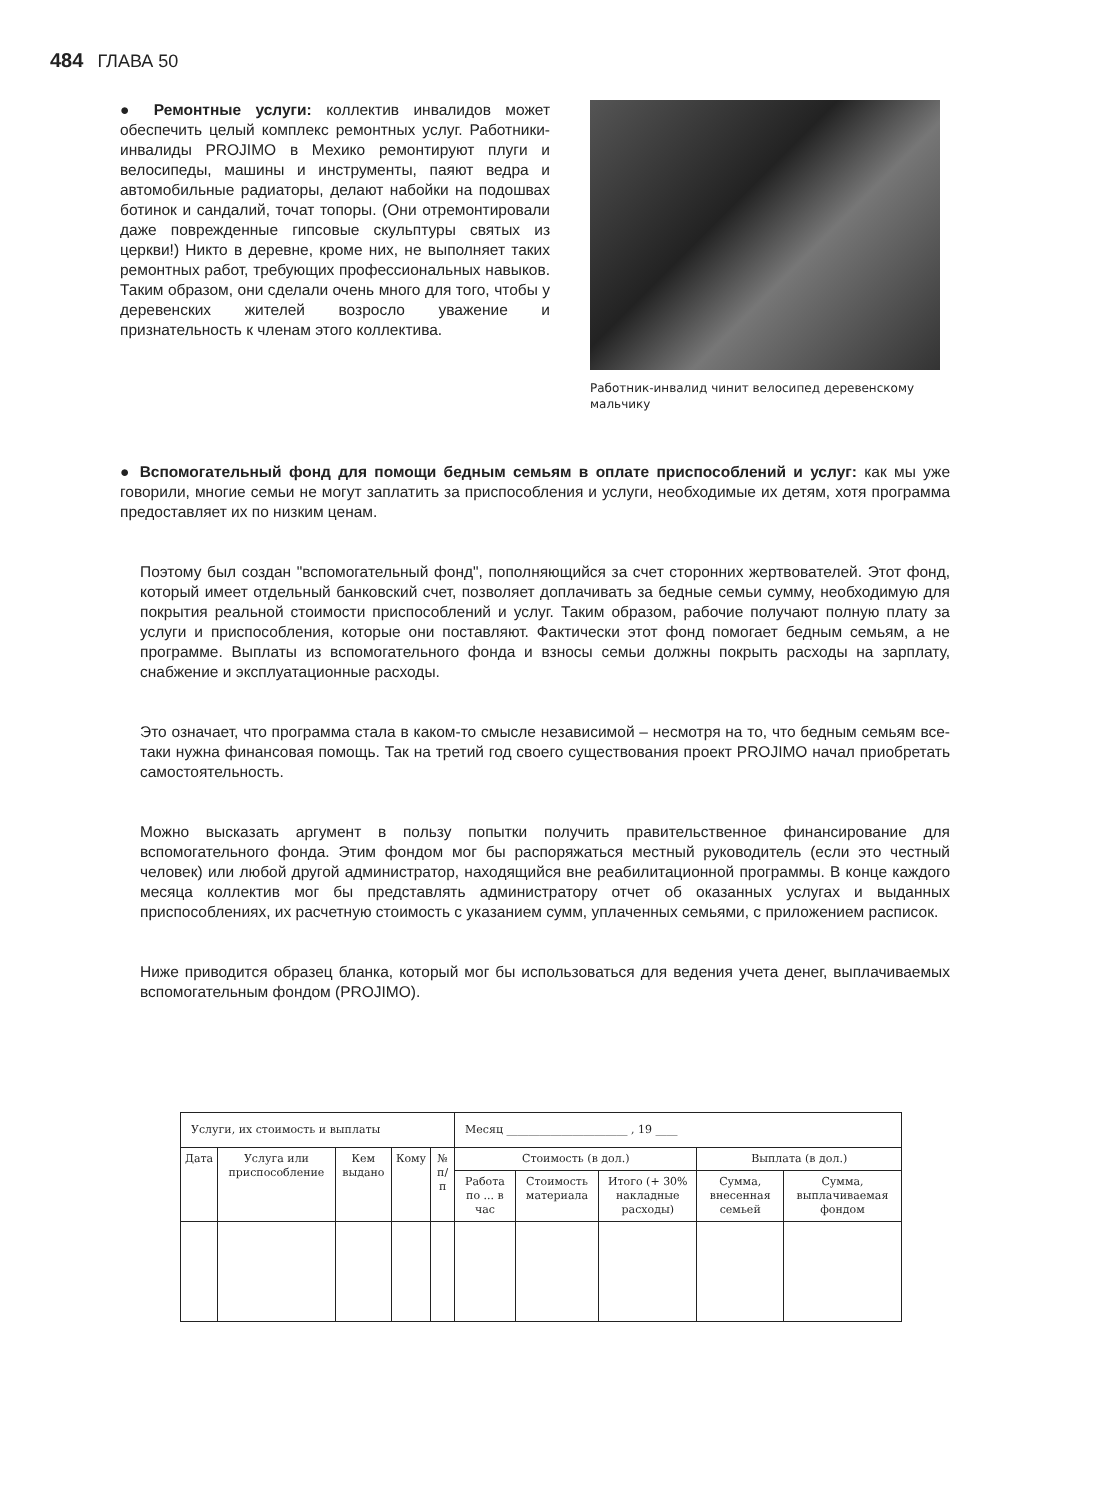484 ГЛАВА 50
● Ремонтные услуги: коллектив инвалидов может обеспечить целый комплекс ремонтных услуг. Работники-инвалиды PROJIMO в Мехико ремонтируют плуги и велосипеды, машины и инструменты, паяют ведра и автомобильные радиаторы, делают набойки на подошвах ботинок и сандалий, точат топоры. (Они отремонтировали даже поврежденные гипсовые скульптуры святых из церкви!) Никто в деревне, кроме них, не выполняет таких ремонтных работ, требующих профессиональных навыков. Таким образом, они сделали очень много для того, чтобы у деревенских жителей возросло уважение и признательность к членам этого коллектива.
Работник-инвалид чинит велосипед деревенскому мальчику
● Вспомогательный фонд для помощи бедным семьям в оплате приспособлений и услуг: как мы уже говорили, многие семьи не могут заплатить за приспособления и услуги, необходимые их детям, хотя программа предоставляет их по низким ценам.
Поэтому был создан "вспомогательный фонд", пополняющийся за счет сторонних жертвователей. Этот фонд, который имеет отдельный банковский счет, позволяет доплачивать за бедные семьи сумму, необходимую для покрытия реальной стоимости приспособлений и услуг. Таким образом, рабочие получают полную плату за услуги и приспособления, которые они поставляют. Фактически этот фонд помогает бедным семьям, а не программе. Выплаты из вспомогательного фонда и взносы семьи должны покрыть расходы на зарплату, снабжение и эксплуатационные расходы.
Это означает, что программа стала в каком-то смысле независимой – несмотря на то, что бедным семьям все-таки нужна финансовая помощь. Так на третий год своего существования проект PROJIMO начал приобретать самостоятельность.
Можно высказать аргумент в пользу попытки получить правительственное финансирование для вспомогательного фонда. Этим фондом мог бы распоряжаться местный руководитель (если это честный человек) или любой другой администратор, находящийся вне реабилитационной программы. В конце каждого месяца коллектив мог бы представлять администратору отчет об оказанных услугах и выданных приспособлениях, их расчетную стоимость с указанием сумм, уплаченных семьями, с приложением расписок.
Ниже приводится образец бланка, который мог бы использоваться для ведения учета денег, выплачиваемых вспомогательным фондом (PROJIMO).
| Услуги, их стоимость и выплаты | | | | | Месяц ______________________ , 19 ____ | | | | |
| Дата | Услуга или приспособление | Кем выдано | Кому | № п/п | Стоимость (в дол.) | | | Выплата (в дол.) | |
| | | | | | Работа по ... в час | Стоимость материала | Итого (+ 30% накладные расходы) | Сумма, внесенная семьей | Сумма, выплачиваемая фондом |